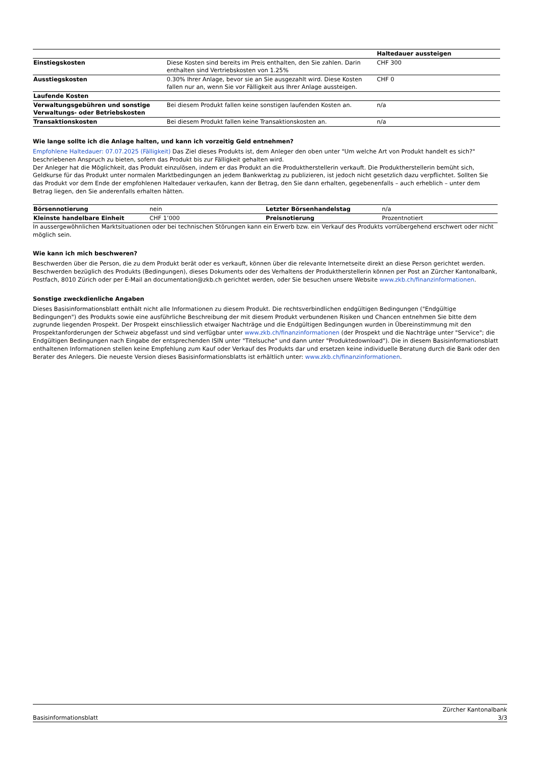| | | Haltedauer aussteigen |
| Einstiegskosten | Diese Kosten sind bereits im Preis enthalten, den Sie zahlen. Darin enthalten sind Vertriebskosten von 1.25% | CHF 300 |
| Ausstiegskosten | 0.30% Ihrer Anlage, bevor sie an Sie ausgezahlt wird. Diese Kosten fallen nur an, wenn Sie vor Fälligkeit aus Ihrer Anlage aussteigen. | CHF 0 |
| Laufende Kosten | | |
| Verwaltungsgebühren und sonstige Verwaltungs- oder Betriebskosten | Bei diesem Produkt fallen keine sonstigen laufenden Kosten an. | n/a |
| Transaktionskosten | Bei diesem Produkt fallen keine Transaktionskosten an. | n/a |
Wie lange sollte ich die Anlage halten, und kann ich vorzeitig Geld entnehmen?
Empfohlene Haltedauer: 07.07.2025 (Fälligkeit) Das Ziel dieses Produkts ist, dem Anleger den oben unter "Um welche Art von Produkt handelt es sich?" beschriebenen Anspruch zu bieten, sofern das Produkt bis zur Fälligkeit gehalten wird.
Der Anleger hat die Möglichkeit, das Produkt einzulösen, indem er das Produkt an die Produktherstellerin verkauft. Die Produktherstellerin bemüht sich, Geldkurse für das Produkt unter normalen Marktbedingungen an jedem Bankwerktag zu publizieren, ist jedoch nicht gesetzlich dazu verpflichtet. Sollten Sie das Produkt vor dem Ende der empfohlenen Haltedauer verkaufen, kann der Betrag, den Sie dann erhalten, gegebenenfalls – auch erheblich – unter dem Betrag liegen, den Sie anderenfalls erhalten hätten.
| Börsennotierung | nein | Letzter Börsenhandelstag | n/a |
| Kleinste handelbare Einheit | CHF 1’000 | Preisnotierung | Prozentnotiert |
In aussergewöhnlichen Marktsituationen oder bei technischen Störungen kann ein Erwerb bzw. ein Verkauf des Produkts vorrübergehend erschwert oder nicht möglich sein.
Wie kann ich mich beschweren?
Beschwerden über die Person, die zu dem Produkt berät oder es verkauft, können über die relevante Internetseite direkt an diese Person gerichtet werden. Beschwerden bezüglich des Produkts (Bedingungen), dieses Dokuments oder des Verhaltens der Produktherstellerin können per Post an Zürcher Kantonalbank, Postfach, 8010 Zürich oder per E-Mail an documentation@zkb.ch gerichtet werden, oder Sie besuchen unsere Website www.zkb.ch/finanzinformationen.
Sonstige zweckdienliche Angaben
Dieses Basisinformationsblatt enthält nicht alle Informationen zu diesem Produkt. Die rechtsverbindlichen endgültigen Bedingungen ("Endgültige Bedingungen") des Produkts sowie eine ausführliche Beschreibung der mit diesem Produkt verbundenen Risiken und Chancen entnehmen Sie bitte dem zugrunde liegenden Prospekt. Der Prospekt einschliesslich etwaiger Nachträge und die Endgültigen Bedingungen wurden in Übereinstimmung mit den Prospektanforderungen der Schweiz abgefasst und sind verfügbar unter www.zkb.ch/finanzinformationen (der Prospekt und die Nachträge unter "Service"; die Endgültigen Bedingungen nach Eingabe der entsprechenden ISIN unter "Titelsuche" und dann unter "Produktedownload"). Die in diesem Basisinformationsblatt enthaltenen Informationen stellen keine Empfehlung zum Kauf oder Verkauf des Produkts dar und ersetzen keine individuelle Beratung durch die Bank oder den Berater des Anlegers. Die neueste Version dieses Basisinformationsblatts ist erhältlich unter: www.zkb.ch/finanzinformationen.
Basisinformationsblatt Zürcher Kantonalbank
3/3